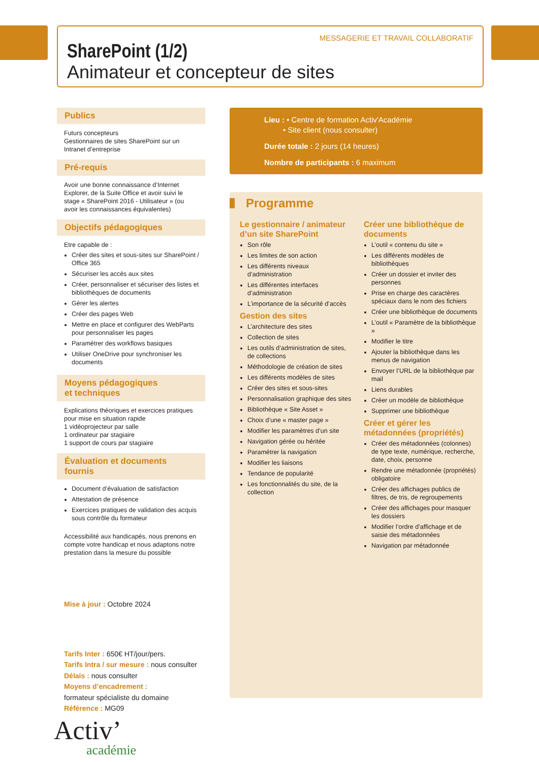MESSAGERIE ET TRAVAIL COLLABORATIF
SharePoint (1/2)
Animateur et concepteur de sites
Publics
Futurs concepteurs
Gestionnaires de sites SharePoint sur un Intranet d’entreprise
Pré-requis
Avoir une bonne connaissance d’Internet Explorer, de la Suite Office et avoir suivi le stage « SharePoint 2016 - Utilisateur » (ou avoir les connaissances équivalentes)
Objectifs pédagogiques
Etre capable de :
Créer des sites et sous-sites sur SharePoint / Office 365
Sécuriser les accès aux sites
Créer, personnaliser et sécuriser des listes et bibliothèques de documents
Gérer les alertes
Créer des pages Web
Mettre en place et configurer des WebParts pour personnaliser les pages
Paramétrer des workflows basiques
Utiliser OneDrive pour synchroniser les documents
Moyens pédagogiques
et techniques
Explications théoriques et exercices pratiques pour mise en situation rapide
1 vidéoprojecteur par salle
1 ordinateur par stagiaire
1 support de cours par stagiaire
Évaluation et documents fournis
Document d’évaluation de satisfaction
Attestation de présence
Exercices pratiques de validation des acquis sous contrôle du formateur
Accessibilité aux handicapés, nous prenons en compte votre handicap et nous adaptons notre prestation dans la mesure du possible
Mise à jour : Octobre 2024
Tarifs Inter : 650€ HT/jour/pers.
Tarifs Intra / sur mesure : nous consulter
Délais : nous consulter
Moyens d’encadrement :
formateur spécialiste du domaine
Référence : MG09
Activ’
académie
Lieu : • Centre de formation Activ'Académie
• Site client (nous consulter)
Durée totale : 2 jours (14 heures)
Nombre de participants : 6 maximum
Programme
Le gestionnaire / animateur d’un site SharePoint
Son rôle
Les limites de son action
Les différents niveaux d’administration
Les différentes interfaces d’administration
L’importance de la sécurité d’accès
Gestion des sites
L’architecture des sites
Collection de sites
Les outils d’administration de sites, de collections
Méthodologie de création de sites
Les différents modèles de sites
Créer des sites et sous-sites
Personnalisation graphique des sites
Bibliothèque « Site Asset »
Choix d’une « master page »
Modifier les paramètres d’un site
Navigation gérée ou héritée
Paramétrer la navigation
Modifier les liaisons
Tendance de popularité
Les fonctionnalités du site, de la collection
Créer une bibliothèque de documents
L’outil « contenu du site »
Les différents modèles de bibliothèques
Créer un dossier et inviter des personnes
Prise en charge des caractères spéciaux dans le nom des fichiers
Créer une bibliothèque de documents
L’outil « Paramètre de la bibliothèque »
Modifier le titre
Ajouter la bibliothèque dans les menus de navigation
Envoyer l’URL de la bibliothèque par mail
Liens durables
Créer un modèle de bibliothèque
Supprimer une bibliothèque
Créer et gérer les métadonnées (propriétés)
Créer des métadonnées (colonnes) de type texte, numérique, recherche, date, choix, personne
Rendre une métadonnée (propriétés) obligatoire
Créer des affichages publics de filtres, de tris, de regroupements
Créer des affichages pour masquer les dossiers
Modifier l’ordre d’affichage et de saisie des métadonnées
Navigation par métadonnée